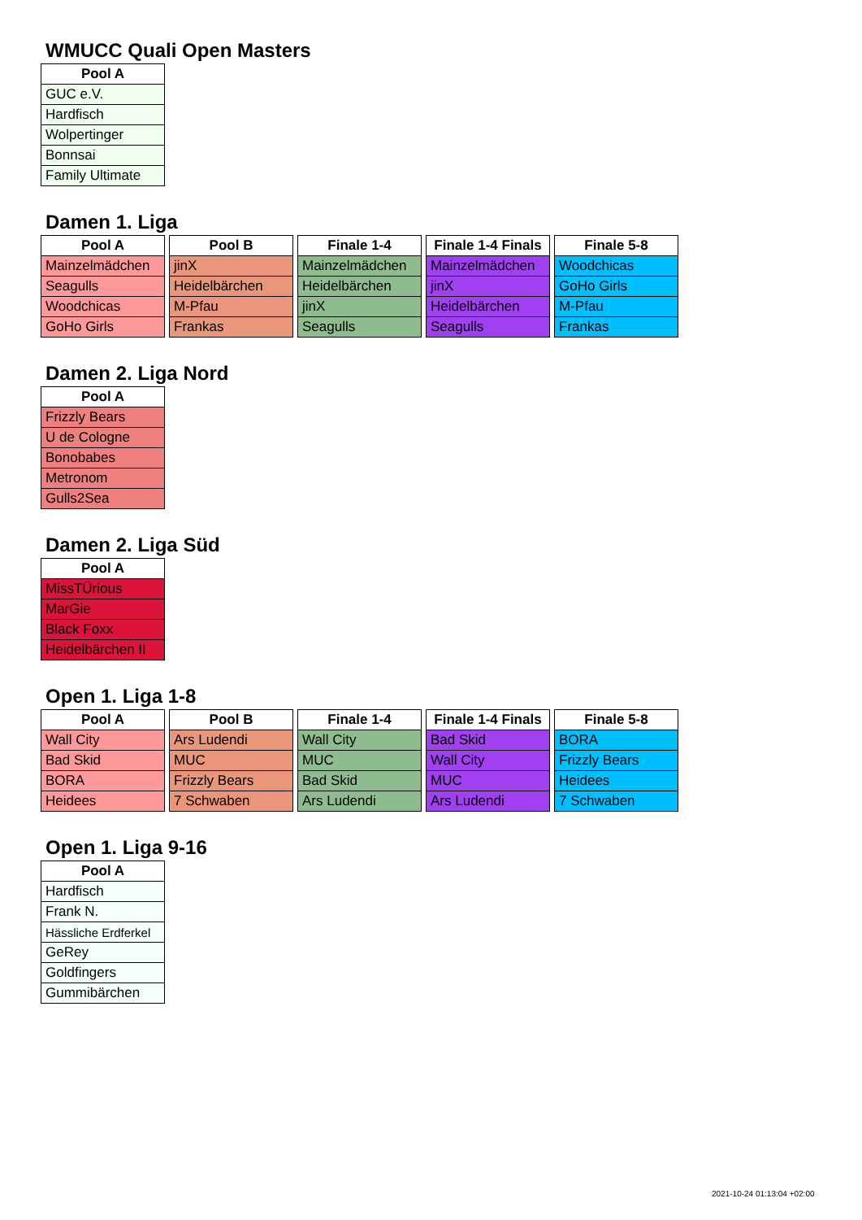WMUCC Quali Open Masters
| Pool A |
| --- |
| GUC e.V. |
| Hardfisch |
| Wolpertinger |
| Bonnsai |
| Family Ultimate |
Damen 1. Liga
| Pool A |
| --- |
| Mainzelmädchen |
| Seagulls |
| Woodchicas |
| GoHo Girls |
| Pool B |
| --- |
| jinX |
| Heidelbärchen |
| M-Pfau |
| Frankas |
| Finale 1-4 |
| --- |
| Mainzelmädchen |
| Heidelbärchen |
| jinX |
| Seagulls |
| Finale 1-4 Finals |
| --- |
| Mainzelmädchen |
| jinX |
| Heidelbärchen |
| Seagulls |
| Finale 5-8 |
| --- |
| Woodchicas |
| GoHo Girls |
| M-Pfau |
| Frankas |
Damen 2. Liga Nord
| Pool A |
| --- |
| Frizzly Bears |
| U de Cologne |
| Bonobabes |
| Metronom |
| Gulls2Sea |
Damen 2. Liga Süd
| Pool A |
| --- |
| MissTÜrious |
| MarGie |
| Black Foxx |
| Heidelbärchen II |
Open 1. Liga 1-8
| Pool A |
| --- |
| Wall City |
| Bad Skid |
| BORA |
| Heidees |
| Pool B |
| --- |
| Ars Ludendi |
| MUC |
| Frizzly Bears |
| 7 Schwaben |
| Finale 1-4 |
| --- |
| Wall City |
| MUC |
| Bad Skid |
| Ars Ludendi |
| Finale 1-4 Finals |
| --- |
| Bad Skid |
| Wall City |
| MUC |
| Ars Ludendi |
| Finale 5-8 |
| --- |
| BORA |
| Frizzly Bears |
| Heidees |
| 7 Schwaben |
Open 1. Liga 9-16
| Pool A |
| --- |
| Hardfisch |
| Frank N. |
| Hässliche Erdferkel |
| GeRey |
| Goldfingers |
| Gummibärchen |
2021-10-24 01:13:04 +02:00